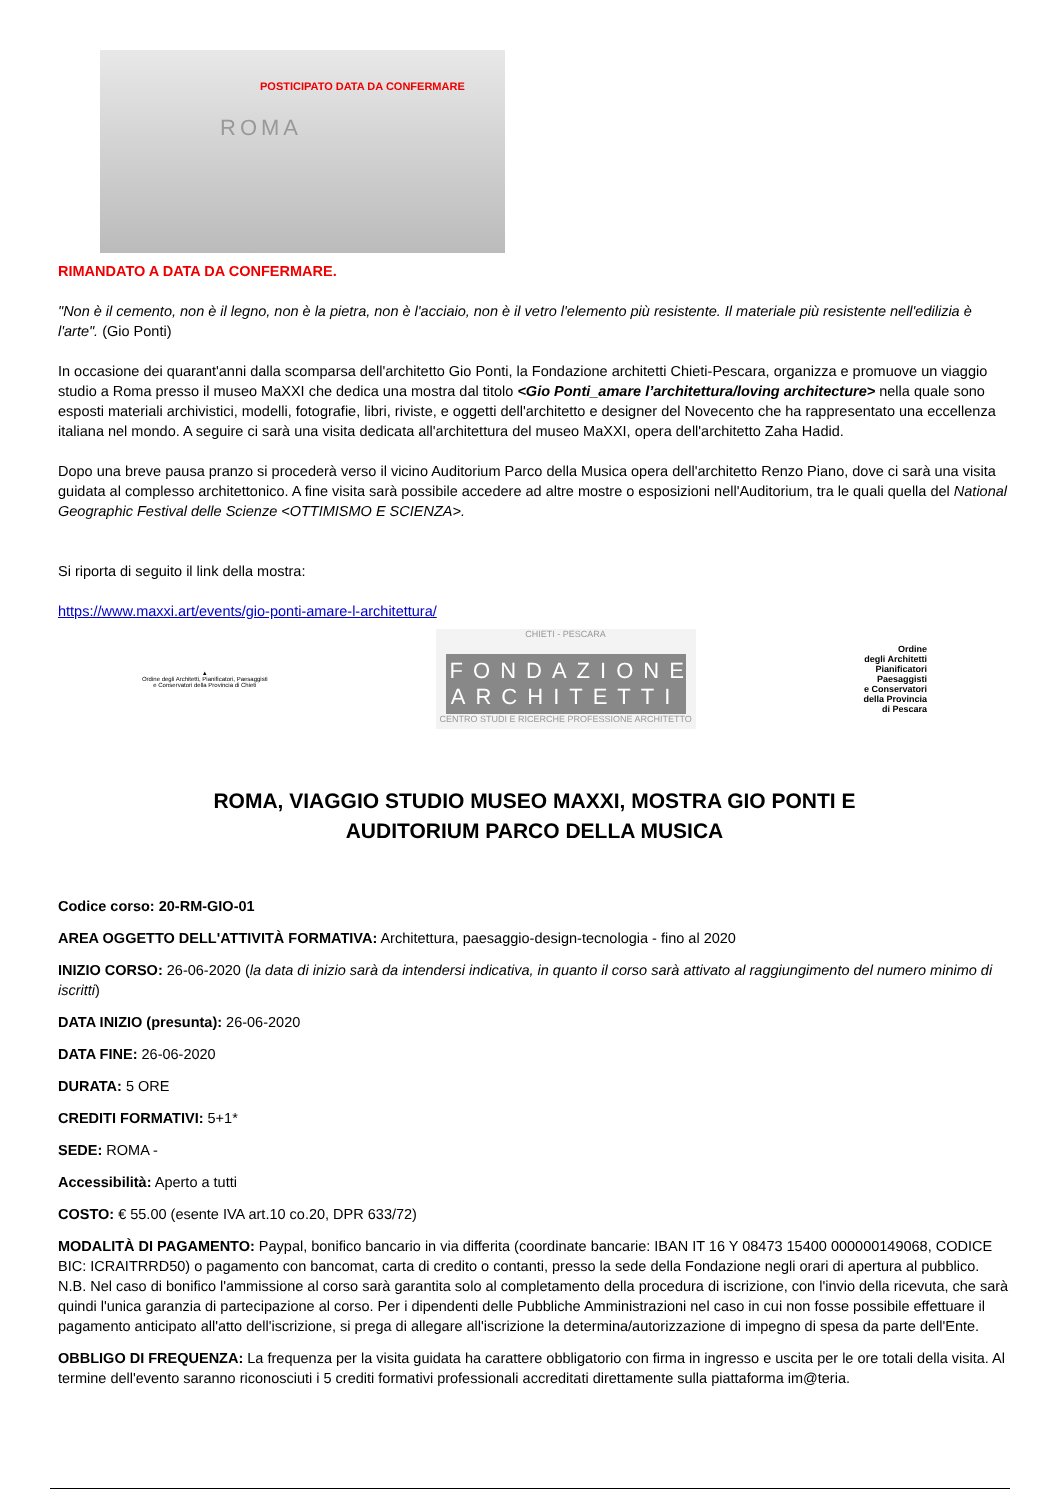POSTICIPATO DATA DA CONFERMARE
ROMA
RIMANDATO A DATA DA CONFERMARE.
"Non è il cemento, non è il legno, non è la pietra, non è l'acciaio, non è il vetro l'elemento più resistente. Il materiale più resistente nell'edilizia è l'arte". (Gio Ponti)
In occasione dei quarant'anni dalla scomparsa dell'architetto Gio Ponti, la Fondazione architetti Chieti-Pescara, organizza e promuove un viaggio studio a Roma presso il museo MaXXI che dedica una mostra dal titolo <Gio Ponti_amare l’architettura/loving architecture> nella quale sono esposti materiali archivistici, modelli, fotografie, libri, riviste, e oggetti dell'architetto e designer del Novecento che ha rappresentato una eccellenza italiana nel mondo. A seguire ci sarà una visita dedicata all'architettura del museo MaXXI, opera dell'architetto Zaha Hadid.
Dopo una breve pausa pranzo si procederà verso il vicino Auditorium Parco della Musica opera dell'architetto Renzo Piano, dove ci sarà una visita guidata al complesso architettonico. A fine visita sarà possibile accedere ad altre mostre o esposizioni nell'Auditorium, tra le quali quella del National Geographic Festival delle Scienze <OTTIMISMO E SCIENZA>.
Si riporta di seguito il link della mostra:
https://www.maxxi.art/events/gio-ponti-amare-l-architettura/
▲
Ordine degli Architetti, Pianificatori, Paesaggisti
e Conservatori della Provincia di Chieti
CHIETI - PESCARA
FONDAZIONE ARCHITETTI
CENTRO STUDI E RICERCHE PROFESSIONE ARCHITETTO
Ordine
degli Architetti
Pianificatori
Paesaggisti
e Conservatori
della Provincia
di Pescara
ROMA, VIAGGIO STUDIO MUSEO MAXXI, MOSTRA GIO PONTI E
AUDITORIUM PARCO DELLA MUSICA
Codice corso: 20-RM-GIO-01
AREA OGGETTO DELL'ATTIVITÀ FORMATIVA: Architettura, paesaggio-design-tecnologia - fino al 2020
INIZIO CORSO: 26-06-2020 (la data di inizio sarà da intendersi indicativa, in quanto il corso sarà attivato al raggiungimento del numero minimo di iscritti)
DATA INIZIO (presunta): 26-06-2020
DATA FINE: 26-06-2020
DURATA: 5 ORE
CREDITI FORMATIVI: 5+1*
SEDE: ROMA -
Accessibilità: Aperto a tutti
COSTO: € 55.00 (esente IVA art.10 co.20, DPR 633/72)
MODALITÀ DI PAGAMENTO: Paypal, bonifico bancario in via differita (coordinate bancarie: IBAN IT 16 Y 08473 15400 000000149068, CODICE BIC: ICRAITRRD50) o pagamento con bancomat, carta di credito o contanti, presso la sede della Fondazione negli orari di apertura al pubblico. N.B. Nel caso di bonifico l'ammissione al corso sarà garantita solo al completamento della procedura di iscrizione, con l'invio della ricevuta, che sarà quindi l'unica garanzia di partecipazione al corso. Per i dipendenti delle Pubbliche Amministrazioni nel caso in cui non fosse possibile effettuare il pagamento anticipato all'atto dell'iscrizione, si prega di allegare all'iscrizione la determina/autorizzazione di impegno di spesa da parte dell'Ente.
OBBLIGO DI FREQUENZA: La frequenza per la visita guidata ha carattere obbligatorio con firma in ingresso e uscita per le ore totali della visita. Al termine dell'evento saranno riconosciuti i 5 crediti formativi professionali accreditati direttamente sulla piattaforma im@teria.